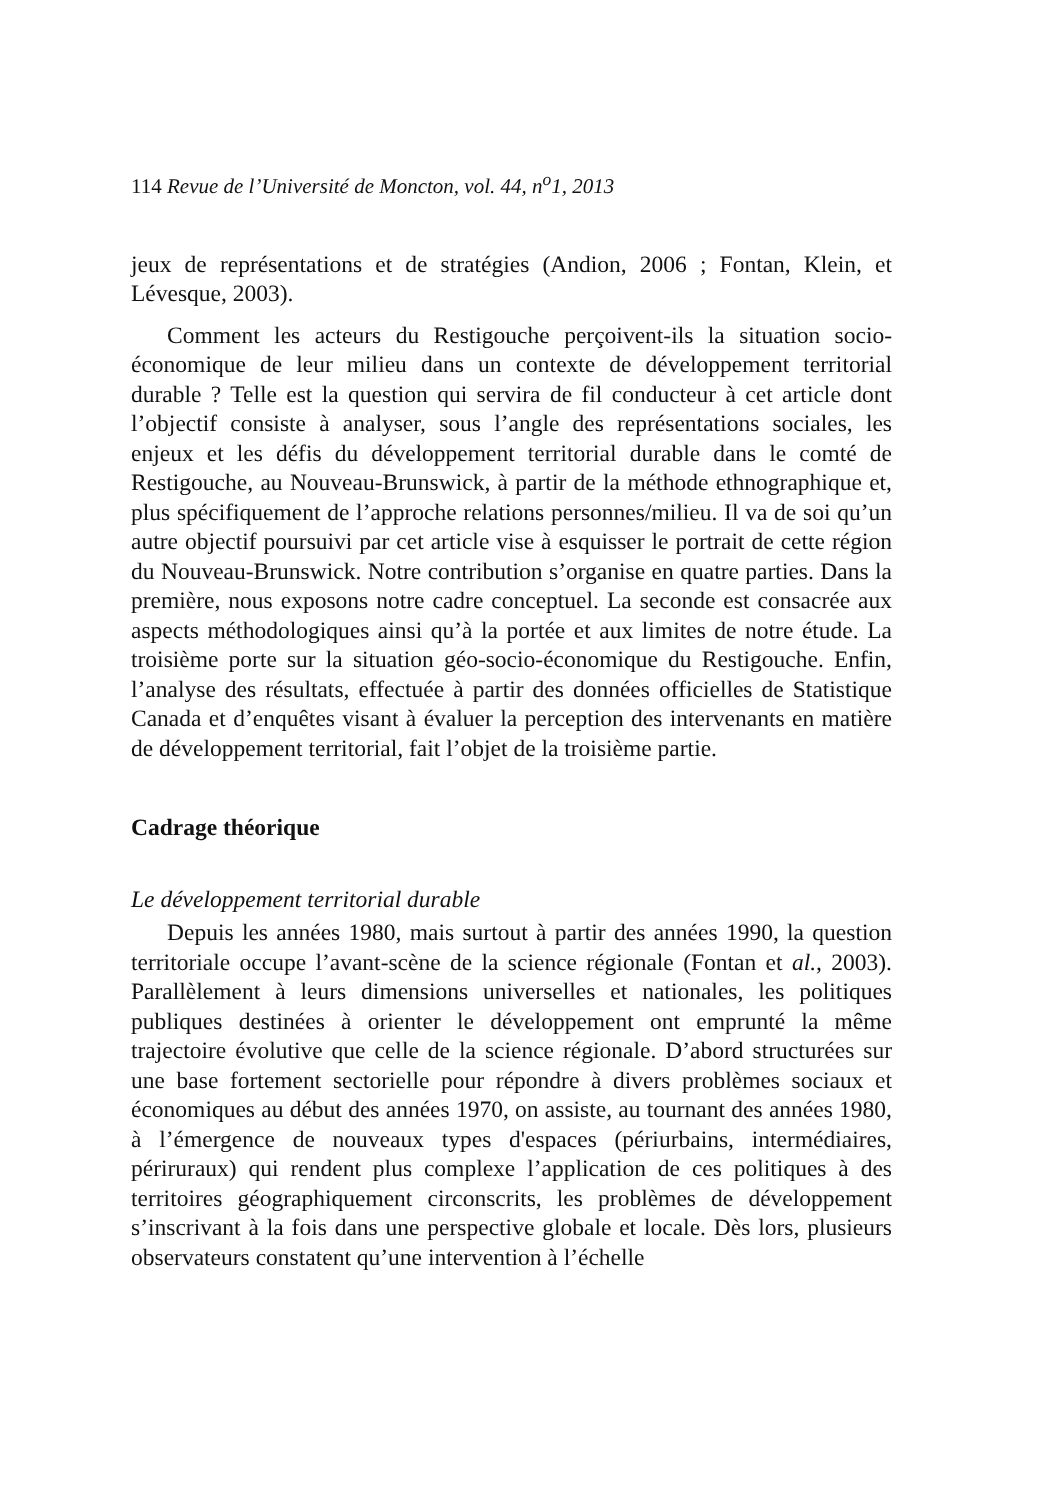114 Revue de l’Université de Moncton, vol. 44, n<sup>o</sup>1, 2013
jeux de représentations et de stratégies (Andion, 2006 ; Fontan, Klein, et Lévesque, 2003).
Comment les acteurs du Restigouche perçoivent-ils la situation socio-économique de leur milieu dans un contexte de développement territorial durable ? Telle est la question qui servira de fil conducteur à cet article dont l’objectif consiste à analyser, sous l’angle des représentations sociales, les enjeux et les défis du développement territorial durable dans le comté de Restigouche, au Nouveau-Brunswick, à partir de la méthode ethnographique et, plus spécifiquement de l’approche relations personnes/milieu. Il va de soi qu’un autre objectif poursuivi par cet article vise à esquisser le portrait de cette région du Nouveau-Brunswick. Notre contribution s’organise en quatre parties. Dans la première, nous exposons notre cadre conceptuel. La seconde est consacrée aux aspects méthodologiques ainsi qu’à la portée et aux limites de notre étude. La troisième porte sur la situation géo-socio-économique du Restigouche. Enfin, l’analyse des résultats, effectuée à partir des données officielles de Statistique Canada et d’enquêtes visant à évaluer la perception des intervenants en matière de développement territorial, fait l’objet de la troisième partie.
Cadrage théorique
Le développement territorial durable
Depuis les années 1980, mais surtout à partir des années 1990, la question territoriale occupe l’avant-scène de la science régionale (Fontan et al., 2003). Parallèlement à leurs dimensions universelles et nationales, les politiques publiques destinées à orienter le développement ont emprunté la même trajectoire évolutive que celle de la science régionale. D’abord structurées sur une base fortement sectorielle pour répondre à divers problèmes sociaux et économiques au début des années 1970, on assiste, au tournant des années 1980, à l’émergence de nouveaux types d'espaces (périurbains, intermédiaires, périruraux) qui rendent plus complexe l’application de ces politiques à des territoires géographiquement circonscrits, les problèmes de développement s’inscrivant à la fois dans une perspective globale et locale. Dès lors, plusieurs observateurs constatent qu’une intervention à l’échelle